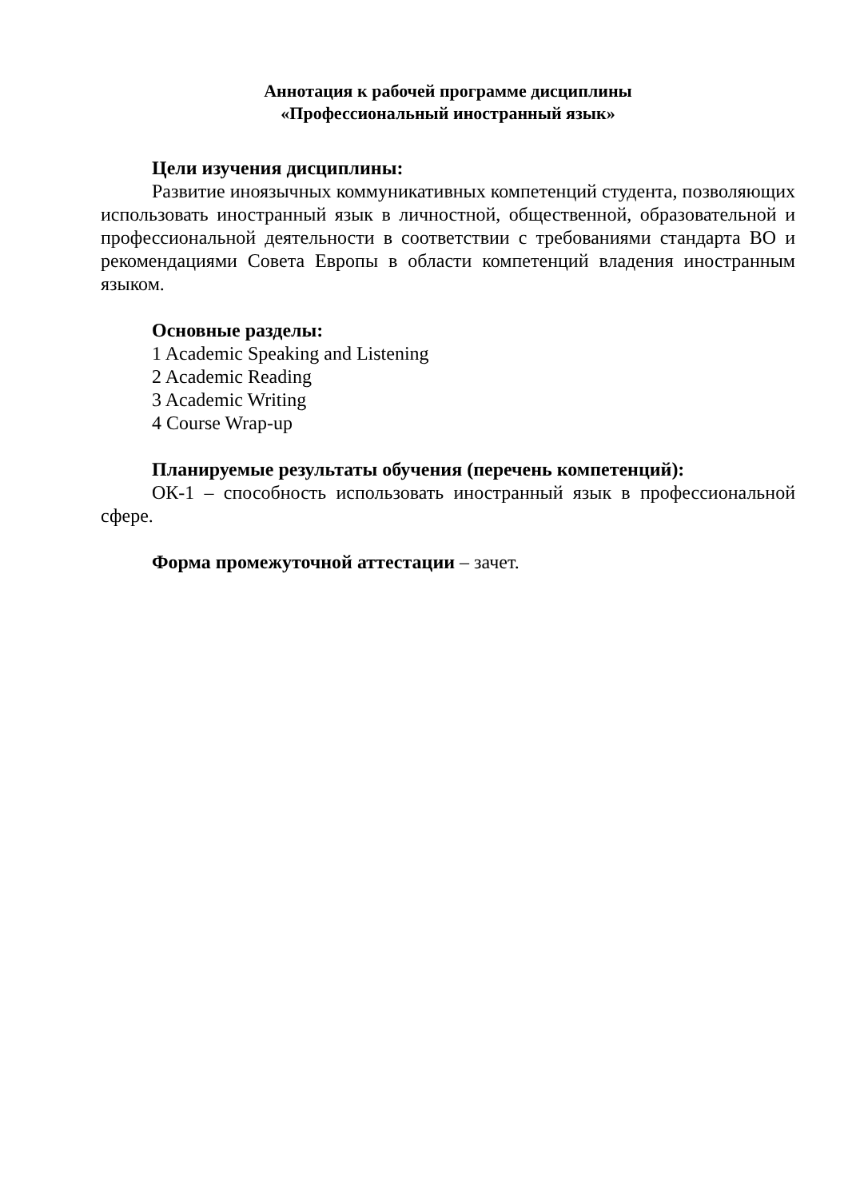Аннотация к рабочей программе дисциплины
«Профессиональный иностранный язык»
Цели изучения дисциплины:
Развитие иноязычных коммуникативных компетенций студента, позволяющих использовать иностранный язык в личностной, общественной, образовательной и профессиональной деятельности в соответствии с требованиями стандарта ВО и рекомендациями Совета Европы в области компетенций владения иностранным языком.
Основные разделы:
1 Academic Speaking and Listening
2 Academic Reading
3 Academic Writing
4 Course Wrap-up
Планируемые результаты обучения (перечень компетенций):
ОК-1 – способность использовать иностранный язык в профессиональной сфере.
Форма промежуточной аттестации – зачет.